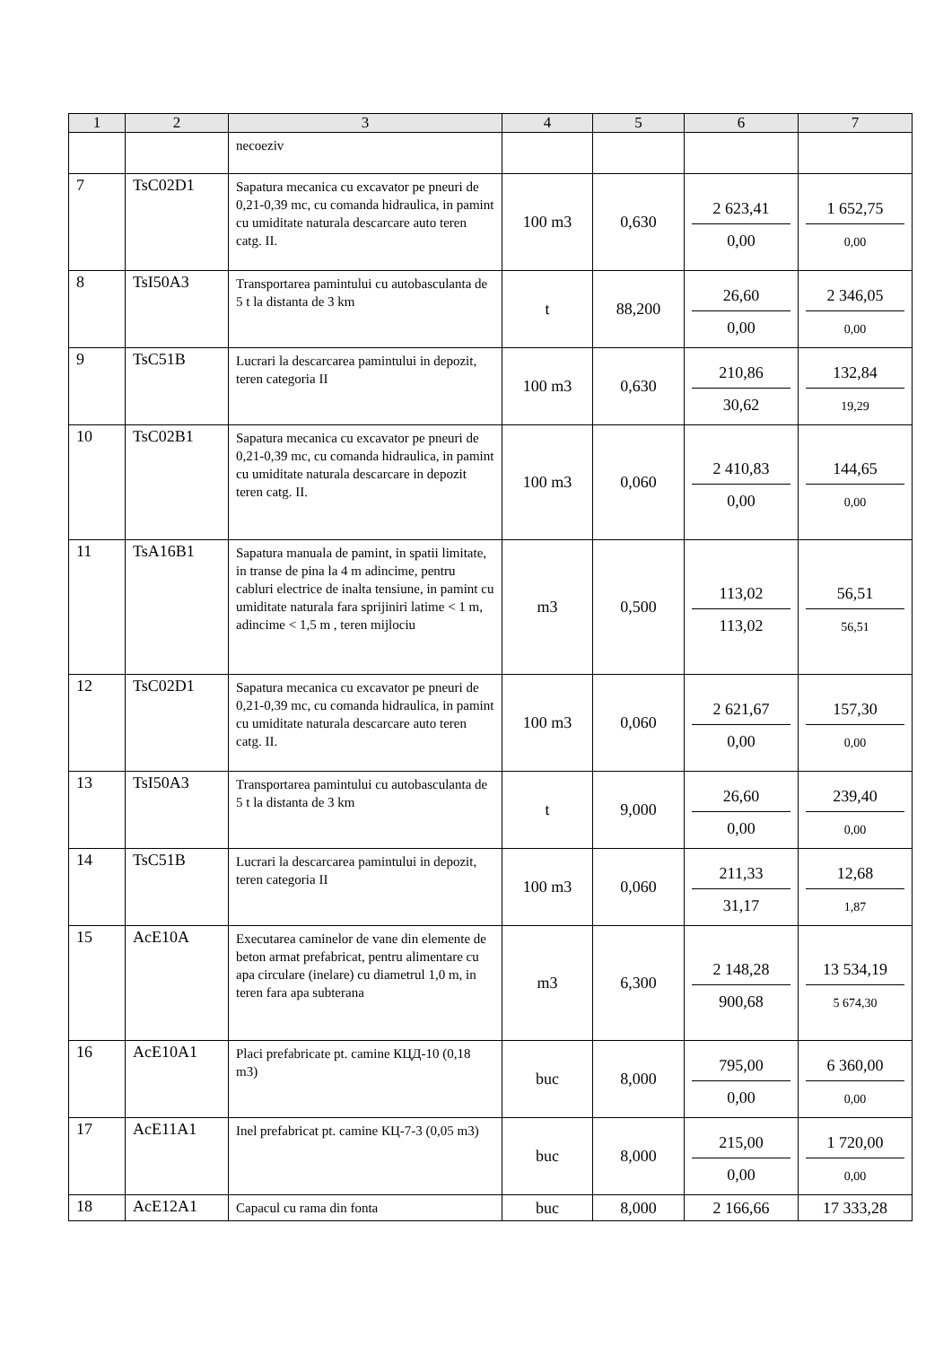| 1 | 2 | 3 | 4 | 5 | 6 | 7 |
| --- | --- | --- | --- | --- | --- | --- |
| | | necoeziv | | | | |
| 7 | TsC02D1 | Sapatura mecanica cu excavator pe pneuri de 0,21-0,39 mc, cu comanda hidraulica, in pamint cu umiditate naturala descarcare auto teren catg. II. | 100 m3 | 0,630 | 2 623,41 0,00 | 1 652,75 0,00 |
| 8 | TsI50A3 | Transportarea pamintului cu autobasculanta de 5 t la distanta de 3 km | t | 88,200 | 26,60 0,00 | 2 346,05 0,00 |
| 9 | TsC51B | Lucrari la descarcarea pamintului in depozit, teren categoria II | 100 m3 | 0,630 | 210,86 30,62 | 132,84 19,29 |
| 10 | TsC02B1 | Sapatura mecanica cu excavator pe pneuri de 0,21-0,39 mc, cu comanda hidraulica, in pamint cu umiditate naturala descarcare in depozit teren catg. II. | 100 m3 | 0,060 | 2 410,83 0,00 | 144,65 0,00 |
| 11 | TsA16B1 | Sapatura manuala de pamint, in spatii limitate, in transe de pina la 4 m adincime, pentru cabluri electrice de inalta tensiune, in pamint cu umiditate naturala fara sprijiniri latime < 1 m, adincime < 1,5 m , teren mijlociu | m3 | 0,500 | 113,02 113,02 | 56,51 56,51 |
| 12 | TsC02D1 | Sapatura mecanica cu excavator pe pneuri de 0,21-0,39 mc, cu comanda hidraulica, in pamint cu umiditate naturala descarcare auto teren catg. II. | 100 m3 | 0,060 | 2 621,67 0,00 | 157,30 0,00 |
| 13 | TsI50A3 | Transportarea pamintului cu autobasculanta de 5 t la distanta de 3 km | t | 9,000 | 26,60 0,00 | 239,40 0,00 |
| 14 | TsC51B | Lucrari la descarcarea pamintului in depozit, teren categoria II | 100 m3 | 0,060 | 211,33 31,17 | 12,68 1,87 |
| 15 | AcE10A | Executarea caminelor de vane din elemente de beton armat prefabricat, pentru alimentare cu apa circulare (inelare) cu diametrul 1,0 m, in teren fara apa subterana | m3 | 6,300 | 2 148,28 900,68 | 13 534,19 5 674,30 |
| 16 | AcE10A1 | Placi prefabricate pt. camine КЦД-10 (0,18 m3) | buc | 8,000 | 795,00 0,00 | 6 360,00 0,00 |
| 17 | AcE11A1 | Inel prefabricat pt. camine КЦ-7-3 (0,05 m3) | buc | 8,000 | 215,00 0,00 | 1 720,00 0,00 |
| 18 | AcE12A1 | Capacul cu rama din fonta | buc | 8,000 | 2 166,66 | 17 333,28 |